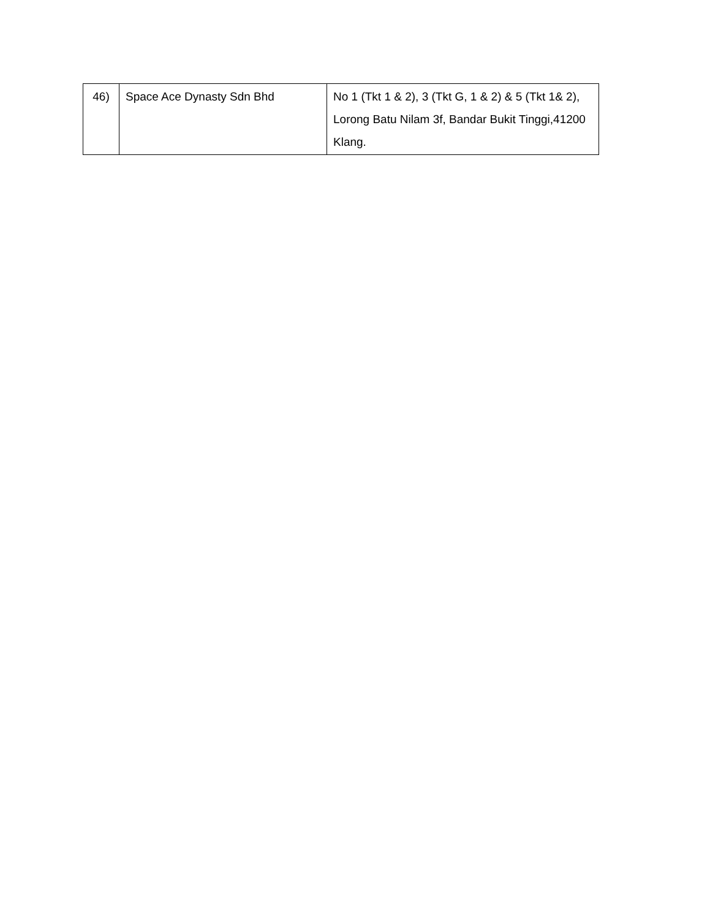| 46) | Space Ace Dynasty Sdn Bhd | No 1 (Tkt 1 & 2), 3 (Tkt G, 1 & 2) & 5 (Tkt 1& 2), Lorong Batu Nilam 3f, Bandar Bukit Tinggi,41200 Klang. |